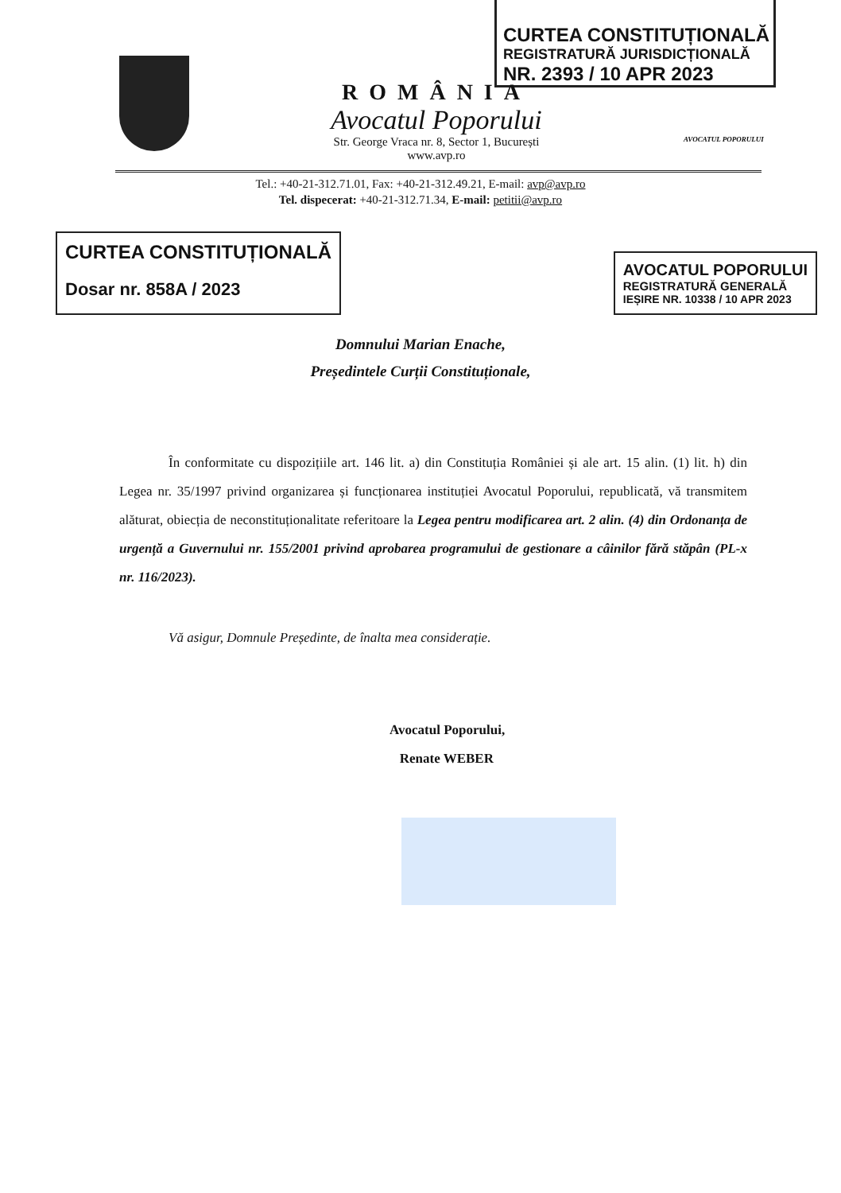CURTEA CONSTITUȚIONALĂ
REGISTRATURĂ JURISDICȚIONALĂ
NR. 2393 / 10 APR 2023
ROMÂNIA
Avocatul Poporului
Str. George Vraca nr. 8, Sector 1, București
www.avp.ro
AVOCATUL POPORULUI
Tel.: +40-21-312.71.01, Fax: +40-21-312.49.21, E-mail: avp@avp.ro
Tel. dispecerat: +40-21-312.71.34, E-mail: petitii@avp.ro
CURTEA CONSTITUȚIONALĂ
Dosar nr. 858A / 2023
AVOCATUL POPORULUI
REGISTRATURĂ GENERALĂ
IEȘIRE NR. 10338 / 10 APR 2023
Domnului Marian Enache,
Președintele Curții Constituționale,
În conformitate cu dispozițiile art. 146 lit. a) din Constituția României și ale art. 15 alin. (1) lit. h) din Legea nr. 35/1997 privind organizarea și funcționarea instituției Avocatul Poporului, republicată, vă transmitem alăturat, obiecția de neconstituționalitate referitoare la Legea pentru modificarea art. 2 alin. (4) din Ordonanța de urgență a Guvernului nr. 155/2001 privind aprobarea programului de gestionare a câinilor fără stăpân (PL-x nr. 116/2023).
Vă asigur, Domnule Președinte, de înalta mea considerație.
Avocatul Poporului,
Renate WEBER